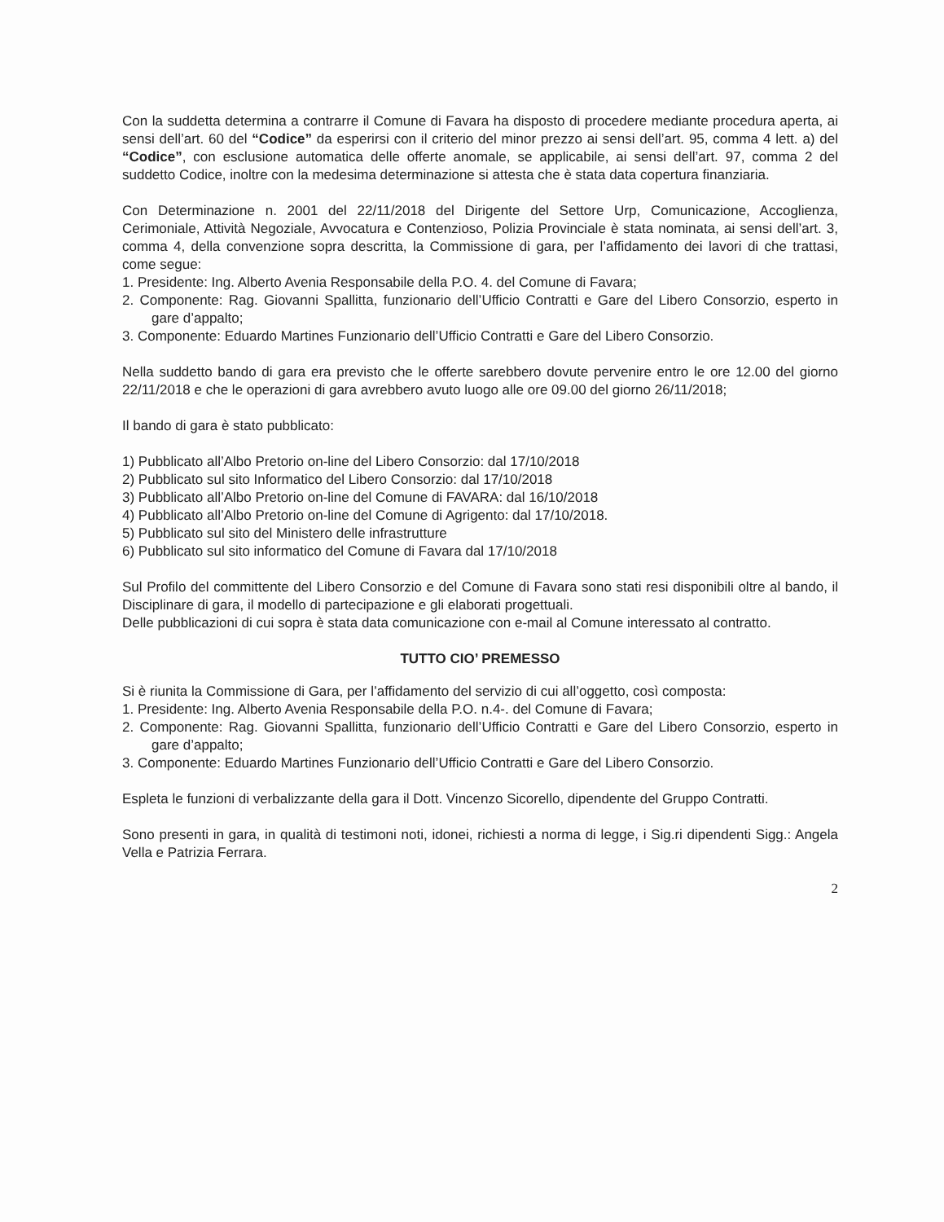Con la suddetta determina a contrarre il Comune di Favara ha disposto di procedere mediante procedura aperta, ai sensi dell’art. 60 del “Codice” da esperirsi con il criterio del minor prezzo ai sensi dell’art. 95, comma 4 lett. a) del “Codice”, con esclusione automatica delle offerte anomale, se applicabile, ai sensi dell’art. 97, comma 2 del suddetto Codice, inoltre con la medesima determinazione si attesta che è stata data copertura finanziaria.
Con Determinazione n. 2001 del 22/11/2018 del Dirigente del Settore Urp, Comunicazione, Accoglienza, Cerimoniale, Attività Negoziale, Avvocatura e Contenzioso, Polizia Provinciale è stata nominata, ai sensi dell’art. 3, comma 4, della convenzione sopra descritta, la Commissione di gara, per l’affidamento dei lavori di che trattasi, come segue:
1. Presidente: Ing. Alberto Avenia Responsabile della P.O. 4. del Comune di Favara;
2. Componente: Rag. Giovanni Spallitta, funzionario dell’Ufficio Contratti e Gare del Libero Consorzio, esperto in gare d’appalto;
3. Componente: Eduardo Martines Funzionario dell’Ufficio Contratti e Gare del Libero Consorzio.
Nella suddetto bando di gara era previsto che le offerte sarebbero dovute pervenire entro le ore 12.00 del giorno 22/11/2018 e che le operazioni di gara avrebbero avuto luogo alle ore 09.00 del giorno 26/11/2018;
Il bando di gara è stato pubblicato:
1) Pubblicato all’Albo Pretorio on-line del Libero Consorzio: dal 17/10/2018
2) Pubblicato sul sito Informatico del Libero Consorzio: dal 17/10/2018
3) Pubblicato all’Albo Pretorio on-line del Comune di FAVARA: dal 16/10/2018
4) Pubblicato all’Albo Pretorio on-line del Comune di Agrigento: dal 17/10/2018.
5) Pubblicato sul sito del Ministero delle infrastrutture
6) Pubblicato sul sito informatico del Comune di Favara dal 17/10/2018
Sul Profilo del committente del Libero Consorzio e del Comune di Favara sono stati resi disponibili oltre al bando, il Disciplinare di gara, il modello di partecipazione e gli elaborati progettuali.
Delle pubblicazioni di cui sopra è stata data comunicazione con e-mail al Comune interessato al contratto.
TUTTO CIO’ PREMESSO
Si è riunita la Commissione di Gara, per l’affidamento del servizio di cui all’oggetto, così composta:
1. Presidente: Ing. Alberto Avenia Responsabile della P.O. n.4-. del Comune di Favara;
2. Componente: Rag. Giovanni Spallitta, funzionario dell’Ufficio Contratti e Gare del Libero Consorzio, esperto in gare d’appalto;
3. Componente: Eduardo Martines Funzionario dell’Ufficio Contratti e Gare del Libero Consorzio.
Espleta le funzioni di verbalizzante della gara il Dott. Vincenzo Sicorello, dipendente del Gruppo Contratti.
Sono presenti in gara, in qualità di testimoni noti, idonei, richiesti a norma di legge, i Sig.ri dipendenti Sigg.: Angela Vella e Patrizia Ferrara.
2